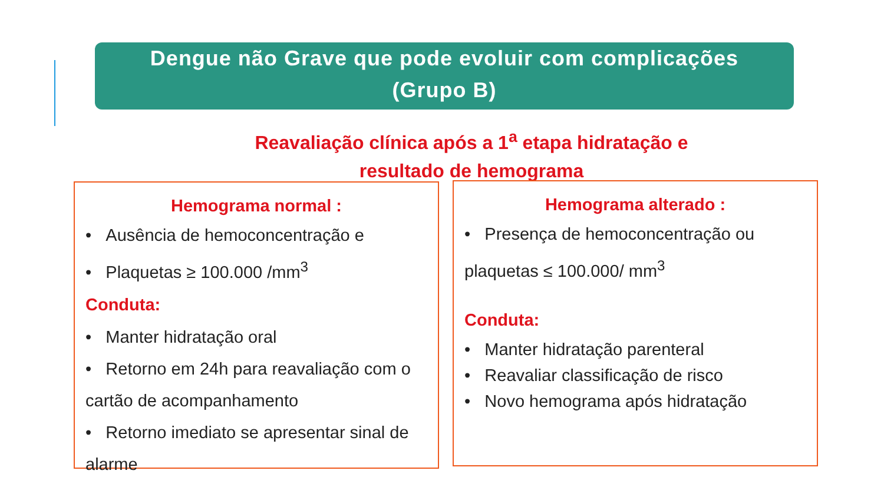Dengue não Grave que pode evoluir com complicações
(Grupo B)
Reavaliação clínica após a 1<sup>a</sup> etapa hidratação e
resultado de hemograma
Hemograma normal :
• Ausência de hemoconcentração e
• Plaquetas ≥ 100.000 /mm<sup>3</sup>
Conduta:
• Manter hidratação oral
• Retorno em 24h para reavaliação com o cartão de acompanhamento
• Retorno imediato se apresentar sinal de alarme
Hemograma alterado :
• Presença de hemoconcentração ou plaquetas ≤ 100.000/ mm<sup>3</sup>
Conduta:
• Manter hidratação parenteral
• Reavaliar classificação de risco
• Novo hemograma após hidratação